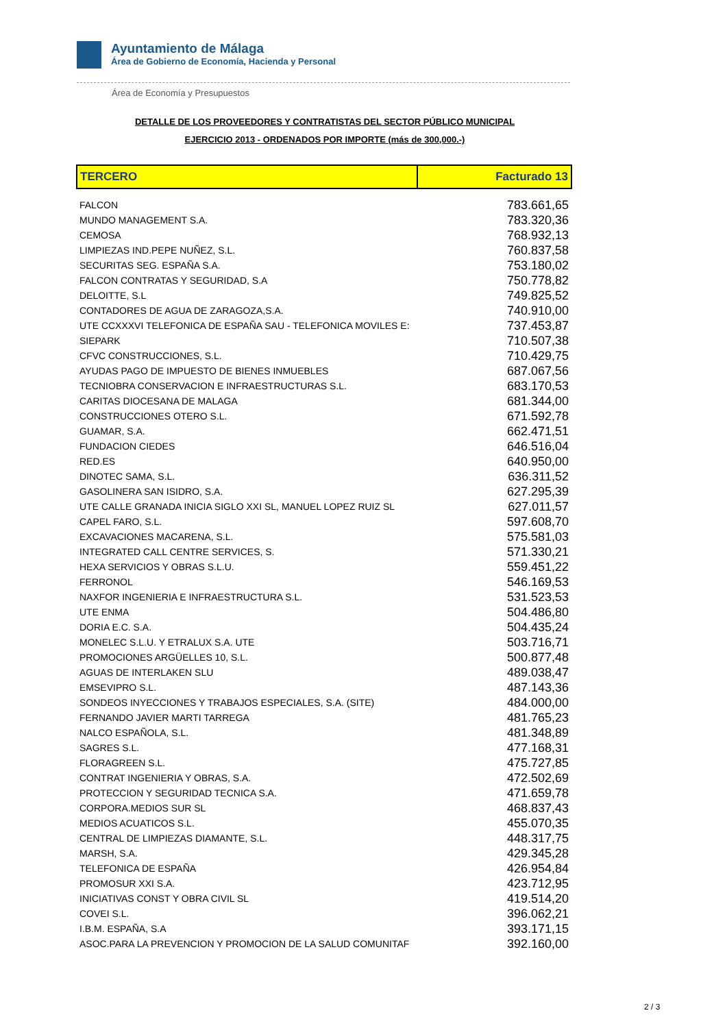Ayuntamiento de Málaga
Área de Gobierno de Economía, Hacienda y Personal
Área de Economía y Presupuestos
DETALLE DE LOS PROVEEDORES Y CONTRATISTAS DEL SECTOR PÚBLICO MUNICIPAL
EJERCICIO 2013 - ORDENADOS POR IMPORTE (más de 300,000.-)
| TERCERO | Facturado 13 |
| --- | --- |
| FALCON | 783.661,65 |
| MUNDO MANAGEMENT S.A. | 783.320,36 |
| CEMOSA | 768.932,13 |
| LIMPIEZAS IND.PEPE NUÑEZ, S.L. | 760.837,58 |
| SECURITAS SEG. ESPAÑA S.A. | 753.180,02 |
| FALCON CONTRATAS Y SEGURIDAD, S.A | 750.778,82 |
| DELOITTE, S.L | 749.825,52 |
| CONTADORES DE AGUA DE ZARAGOZA,S.A. | 740.910,00 |
| UTE CCXXXVI TELEFONICA DE ESPAÑA SAU - TELEFONICA MOVILES E: | 737.453,87 |
| SIEPARK | 710.507,38 |
| CFVC CONSTRUCCIONES, S.L. | 710.429,75 |
| AYUDAS PAGO DE IMPUESTO DE BIENES INMUEBLES | 687.067,56 |
| TECNIOBRA CONSERVACION E INFRAESTRUCTURAS S.L. | 683.170,53 |
| CARITAS DIOCESANA DE MALAGA | 681.344,00 |
| CONSTRUCCIONES OTERO S.L. | 671.592,78 |
| GUAMAR, S.A. | 662.471,51 |
| FUNDACION CIEDES | 646.516,04 |
| RED.ES | 640.950,00 |
| DINOTEC SAMA, S.L. | 636.311,52 |
| GASOLINERA SAN ISIDRO, S.A. | 627.295,39 |
| UTE CALLE GRANADA INICIA SIGLO XXI SL, MANUEL LOPEZ RUIZ SL | 627.011,57 |
| CAPEL FARO, S.L. | 597.608,70 |
| EXCAVACIONES MACARENA, S.L. | 575.581,03 |
| INTEGRATED CALL CENTRE SERVICES, S. | 571.330,21 |
| HEXA SERVICIOS Y OBRAS S.L.U. | 559.451,22 |
| FERRONOL | 546.169,53 |
| NAXFOR INGENIERIA E INFRAESTRUCTURA S.L. | 531.523,53 |
| UTE ENMA | 504.486,80 |
| DORIA E.C. S.A. | 504.435,24 |
| MONELEC S.L.U. Y ETRALUX S.A. UTE | 503.716,71 |
| PROMOCIONES ARGÜELLES 10, S.L. | 500.877,48 |
| AGUAS DE INTERLAKEN SLU | 489.038,47 |
| EMSEVIPRO S.L. | 487.143,36 |
| SONDEOS INYECCIONES Y TRABAJOS ESPECIALES, S.A. (SITE) | 484.000,00 |
| FERNANDO JAVIER MARTI TARREGA | 481.765,23 |
| NALCO ESPAÑOLA, S.L. | 481.348,89 |
| SAGRES S.L. | 477.168,31 |
| FLORAGREEN S.L. | 475.727,85 |
| CONTRAT INGENIERIA Y OBRAS, S.A. | 472.502,69 |
| PROTECCION Y SEGURIDAD TECNICA S.A. | 471.659,78 |
| CORPORA.MEDIOS SUR SL | 468.837,43 |
| MEDIOS ACUATICOS S.L. | 455.070,35 |
| CENTRAL DE LIMPIEZAS DIAMANTE, S.L. | 448.317,75 |
| MARSH, S.A. | 429.345,28 |
| TELEFONICA DE ESPAÑA | 426.954,84 |
| PROMOSUR XXI S.A. | 423.712,95 |
| INICIATIVAS CONST Y OBRA CIVIL SL | 419.514,20 |
| COVEI S.L. | 396.062,21 |
| I.B.M. ESPAÑA, S.A | 393.171,15 |
| ASOC.PARA LA PREVENCION Y PROMOCION DE LA SALUD COMUNITAF | 392.160,00 |
2 / 3